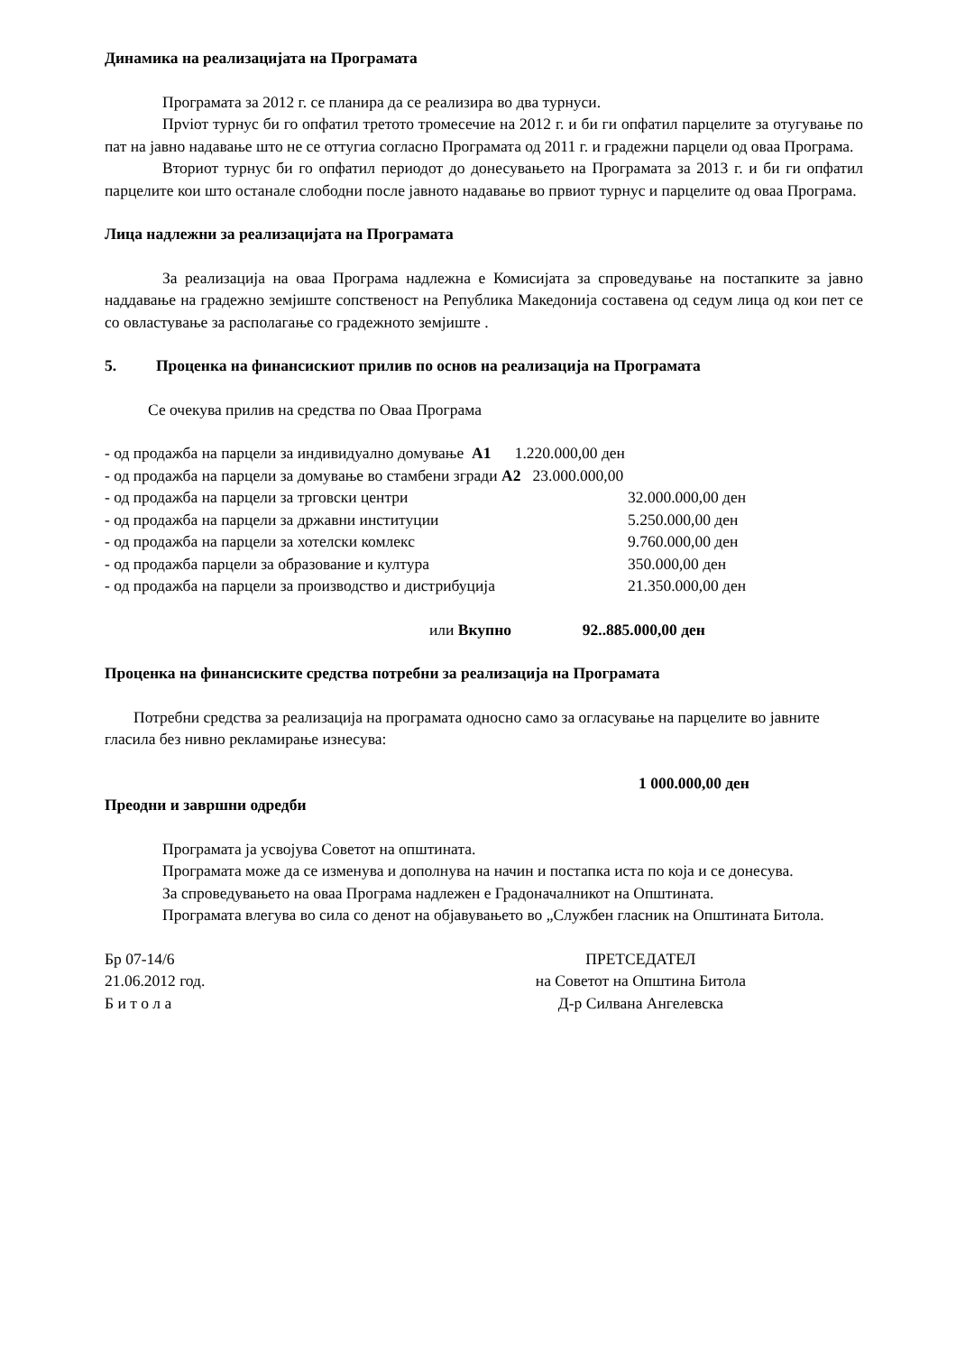Динамика на реализацијата на Програмата
Програмата за 2012 г. се планира да се реализира во два турнуси.
Прviот турнус би го опфатил третото тромесечие на 2012 г. и би ги опфатил парцелите за отугување по пат на јавно надавање што не се оттугиа согласно Програмата од 2011 г. и градежни парцели од оваа Програма.
Вториот турнус би го опфатил периодот до донесувањето на Програмата за 2013 г. и би ги опфатил парцелите кои што останале слободни после јавното надавање во првиот турнус и парцелите од оваа Програма.
Лица надлежни за реализацијата на Програмата
За реализација на оваа Програма надлежна е Комисијата за спроведување на постапките за јавно наддавање на градежно земјиште сопственост на Република Македонија составена од седум лица од кои пет се со овластување за располагање со градежното земјиште .
5. Проценка на финансискиот прилив по основ на реализација на Програмата
Се очекува прилив на средства по Оваа Програма
- од продажба на парцели за индивидуално домување А1 1.220.000,00 ден
- од продажба на парцели за домување во стамбени згради А2 23.000.000,00
- од продажба на парцели за трговски центри 32.000.000,00 ден
- од продажба на парцели за државни институции 5.250.000,00 ден
- од продажба на парцели за хотелски комлекс 9.760.000,00 ден
- од продажба парцели за образование и култура 350.000,00 ден
- од продажба на парцели за производство и дистрибуција 21.350.000,00 ден
или Вкупно 92..885.000,00 ден
Проценка на финансиските средства потребни за реализација на Програмата
Потребни средства за реализација на програмата односно само за огласување на парцелите во јавните гласила без нивно рекламирање изнесува:
1 000.000,00 ден
Преодни и завршни одредби
Програмата ја усвојува Советот на општината.
Програмата може да се изменува и дополнува на начин и постапка иста по која и се донесува.
За спроведувањето на оваа Програма надлежен е Градоначалникот на Општината.
Програмата влегува во сила со денот на објавувањето во „Службен гласник на Општината Битола.
Бр 07-14/6
21.06.2012 год.
Б и т о л а
ПРЕТСЕДАТЕЛ
на Советот на Општина Битола
Д-р Силвана Ангелевска